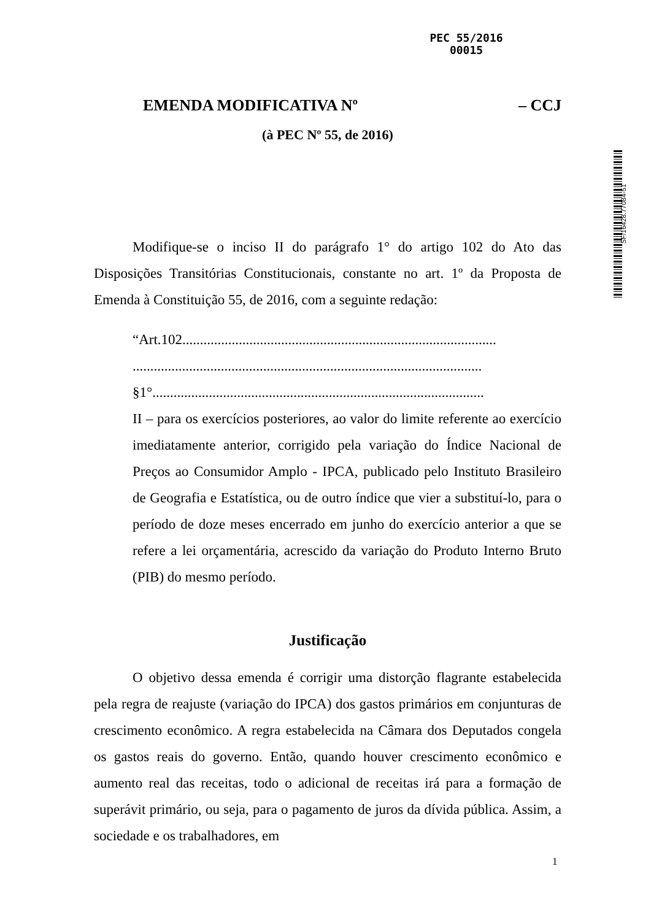PEC 55/2016
00015
SF/16428.77084-51
EMENDA MODIFICATIVA Nº – CCJ
(à PEC Nº 55, de 2016)
Modifique-se o inciso II do parágrafo 1° do artigo 102 do Ato das Disposições Transitórias Constitucionais, constante no art. 1º da Proposta de Emenda à Constituição 55, de 2016, com a seguinte redação:
“Art.102.........................................................................................
...................................................................................................
§1°..............................................................................................
II – para os exercícios posteriores, ao valor do limite referente ao exercício imediatamente anterior, corrigido pela variação do Índice Nacional de Preços ao Consumidor Amplo - IPCA, publicado pelo Instituto Brasileiro de Geografia e Estatística, ou de outro índice que vier a substituí-lo, para o período de doze meses encerrado em junho do exercício anterior a que se refere a lei orçamentária, acrescido da variação do Produto Interno Bruto (PIB) do mesmo período.
Justificação
O objetivo dessa emenda é corrigir uma distorção flagrante estabelecida pela regra de reajuste (variação do IPCA) dos gastos primários em conjunturas de crescimento econômico. A regra estabelecida na Câmara dos Deputados congela os gastos reais do governo. Então, quando houver crescimento econômico e aumento real das receitas, todo o adicional de receitas irá para a formação de superávit primário, ou seja, para o pagamento de juros da dívida pública. Assim, a sociedade e os trabalhadores, em
1